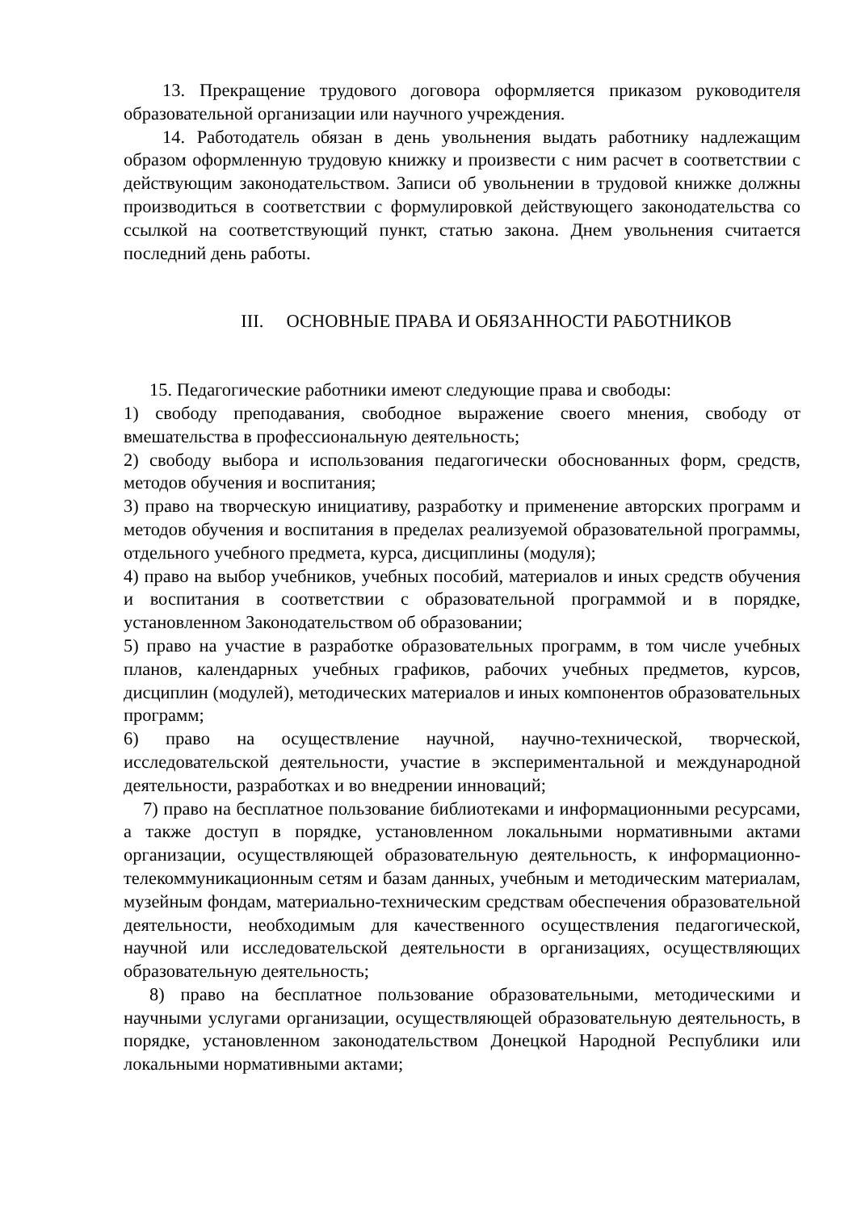13. Прекращение трудового договора оформляется приказом руководителя образовательной организации или научного учреждения.
14. Работодатель обязан в день увольнения выдать работнику надлежащим образом оформленную трудовую книжку и произвести с ним расчет в соответствии с действующим законодательством. Записи об увольнении в трудовой книжке должны производиться в соответствии с формулировкой действующего законодательства со ссылкой на соответствующий пункт, статью закона. Днем увольнения считается последний день работы.
III. ОСНОВНЫЕ ПРАВА И ОБЯЗАННОСТИ РАБОТНИКОВ
15. Педагогические работники имеют следующие права и свободы:
1) свободу преподавания, свободное выражение своего мнения, свободу от вмешательства в профессиональную деятельность;
2) свободу выбора и использования педагогически обоснованных форм, средств, методов обучения и воспитания;
3) право на творческую инициативу, разработку и применение авторских программ и методов обучения и воспитания в пределах реализуемой образовательной программы, отдельного учебного предмета, курса, дисциплины (модуля);
4) право на выбор учебников, учебных пособий, материалов и иных средств обучения и воспитания в соответствии с образовательной программой и в порядке, установленном Законодательством об образовании;
5) право на участие в разработке образовательных программ, в том числе учебных планов, календарных учебных графиков, рабочих учебных предметов, курсов, дисциплин (модулей), методических материалов и иных компонентов образовательных программ;
6) право на осуществление научной, научно-технической, творческой, исследовательской деятельности, участие в экспериментальной и международной деятельности, разработках и во внедрении инноваций;
7) право на бесплатное пользование библиотеками и информационными ресурсами, а также доступ в порядке, установленном локальными нормативными актами организации, осуществляющей образовательную деятельность, к информационно-телекоммуникационным сетям и базам данных, учебным и методическим материалам, музейным фондам, материально-техническим средствам обеспечения образовательной деятельности, необходимым для качественного осуществления педагогической, научной или исследовательской деятельности в организациях, осуществляющих образовательную деятельность;
8) право на бесплатное пользование образовательными, методическими и научными услугами организации, осуществляющей образовательную деятельность, в порядке, установленном законодательством Донецкой Народной Республики или локальными нормативными актами;